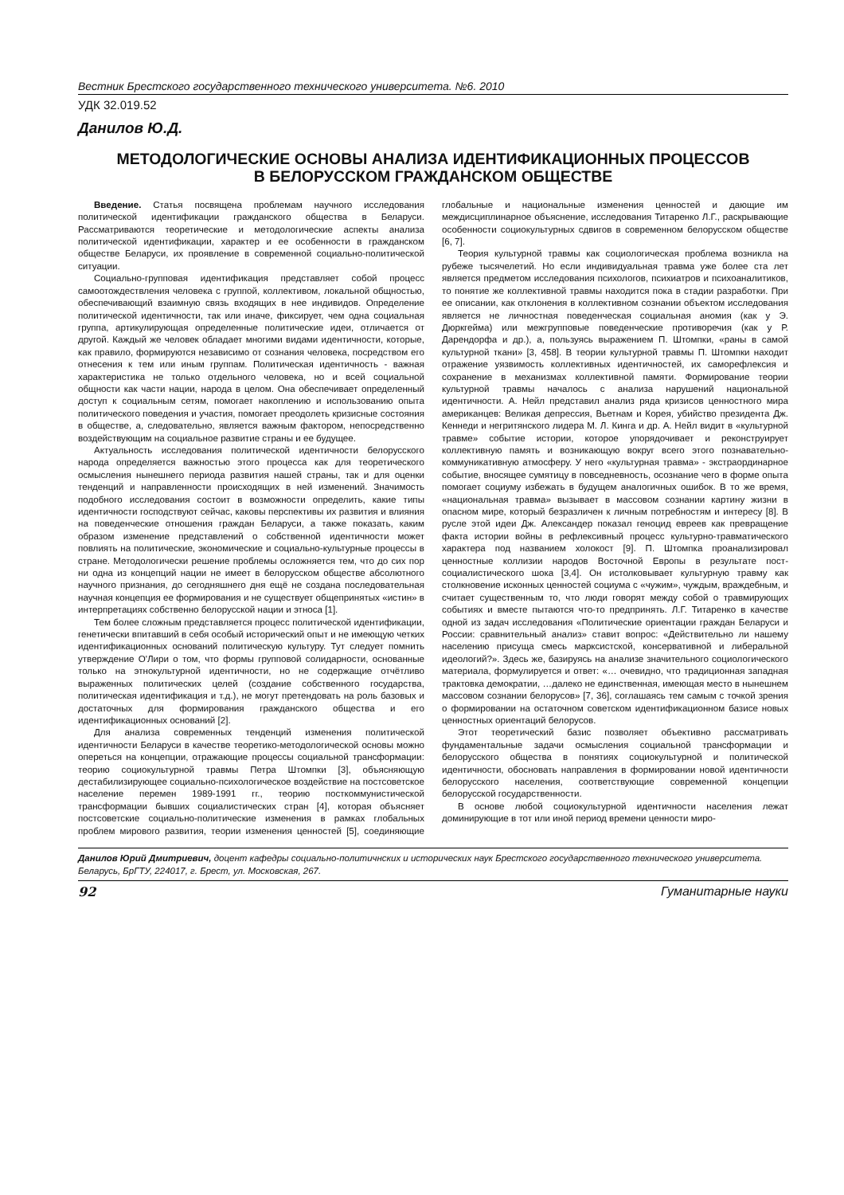Вестник Брестского государственного технического университета. №6. 2010
УДК 32.019.52
Данилов Ю.Д.
МЕТОДОЛОГИЧЕСКИЕ ОСНОВЫ АНАЛИЗА ИДЕНТИФИКАЦИОННЫХ ПРОЦЕССОВ
В БЕЛОРУССКОМ ГРАЖДАНСКОМ ОБЩЕСТВЕ
Введение. Статья посвящена проблемам научного исследования политической идентификации гражданского общества в Беларуси. Рассматриваются теоретические и методологические аспекты анализа политической идентификации, характер и ее особенности в гражданском обществе Беларуси, их проявление в современной социально-политической ситуации.
Социально-групповая идентификация представляет собой процесс самоотождествления человека с группой, коллективом, локальной общностью, обеспечивающий взаимную связь входящих в нее индивидов. Определение политической идентичности, так или иначе, фиксирует, чем одна социальная группа, артикулирующая определенные политические идеи, отличается от другой. Каждый же человек обладает многими видами идентичности, которые, как правило, формируются независимо от сознания человека, посредством его отнесения к тем или иным группам. Политическая идентичность - важная характеристика не только отдельного человека, но и всей социальной общности как части нации, народа в целом. Она обеспечивает определенный доступ к социальным сетям, помогает накоплению и использованию опыта политического поведения и участия, помогает преодолеть кризисные состояния в обществе, а, следовательно, является важным фактором, непосредственно воздействующим на социальное развитие страны и ее будущее.
Актуальность исследования политической идентичности белорусского народа определяется важностью этого процесса как для теоретического осмысления нынешнего периода развития нашей страны, так и для оценки тенденций и направленности происходящих в ней изменений. Значимость подобного исследования состоит в возможности определить, какие типы идентичности господствуют сейчас, каковы перспективы их развития и влияния на поведенческие отношения граждан Беларуси, а также показать, каким образом изменение представлений о собственной идентичности может повлиять на политические, экономические и социально-культурные процессы в стране. Методологически решение проблемы осложняется тем, что до сих пор ни одна из концепций нации не имеет в белорусском обществе абсолютного научного признания, до сегодняшнего дня ещё не создана последовательная научная концепция ее формирования и не существует общепринятых «истин» в интерпретациях собственно белорусской нации и этноса [1].
Тем более сложным представляется процесс политической идентификации, генетически впитавший в себя особый исторический опыт и не имеющую четких идентификационных оснований политическую культуру. Тут следует помнить утверждение О'Лири о том, что формы групповой солидарности, основанные только на этнокультурной идентичности, но не содержащие отчётливо выраженных политических целей (создание собственного государства, политическая идентификация и т.д.), не могут претендовать на роль базовых и достаточных для формирования гражданского общества и его идентификационных оснований [2].
Для анализа современных тенденций изменения политической идентичности Беларуси в качестве теоретико-методологической основы можно опереться на концепции, отражающие процессы социальной трансформации: теорию социокультурной травмы Петра Штомпки [3], объясняющую дестабилизирующее социально-психологическое воздействие на постсоветское население перемен 1989-1991 гг., теорию посткоммунистической трансформации бывших социалистических стран [4], которая объясняет постсоветские социально-политические изменения в рамках глобальных проблем мирового развития, теории изменения ценностей [5], соединяющие глобальные и национальные изменения ценностей и дающие им междисциплинарное объяснение, исследования Титаренко Л.Г., раскрывающие особенности социокультурных сдвигов в современном белорусском обществе [6, 7].
Теория культурной травмы как социологическая проблема возникла на рубеже тысячелетий. Но если индивидуальная травма уже более ста лет является предметом исследования психологов, психиатров и психоаналитиков, то понятие же коллективной травмы находится пока в стадии разработки. При ее описании, как отклонения в коллективном сознании объектом исследования является не личностная поведенческая социальная аномия (как у Э. Дюркгейма) или межгрупповые поведенческие противоречия (как у Р. Дарендорфа и др.), а, пользуясь выражением П. Штомпки, «раны в самой культурной ткани» [3, 458]. В теории культурной травмы П. Штомпки находит отражение уязвимость коллективных идентичностей, их саморефлексия и сохранение в механизмах коллективной памяти. Формирование теории культурной травмы началось с анализа нарушений национальной идентичности. А. Нейл представил анализ ряда кризисов ценностного мира американцев: Великая депрессия, Вьетнам и Корея, убийство президента Дж. Кеннеди и негритянского лидера М. Л. Кинга и др. А. Нейл видит в «культурной травме» событие истории, которое упорядочивает и реконструирует коллективную память и возникающую вокруг всего этого познавательно-коммуникативную атмосферу. У него «культурная травма» - экстраординарное событие, вносящее сумятицу в повседневность, осознание чего в форме опыта помогает социуму избежать в будущем аналогичных ошибок. В то же время, «национальная травма» вызывает в массовом сознании картину жизни в опасном мире, который безразличен к личным потребностям и интересу [8]. В русле этой идеи Дж. Александер показал геноцид евреев как превращение факта истории войны в рефлексивный процесс культурно-травматического характера под названием холокост [9]. П. Штомпка проанализировал ценностные коллизии народов Восточной Европы в результате пост-социалистического шока [3,4]. Он истолковывает культурную травму как столкновение исконных ценностей социума с «чужим», чуждым, враждебным, и считает существенным то, что люди говорят между собой о травмирующих событиях и вместе пытаются что-то предпринять. Л.Г. Титаренко в качестве одной из задач исследования «Политические ориентации граждан Беларуси и России: сравнительный анализ» ставит вопрос: «Действительно ли нашему населению присуща смесь марксистской, консервативной и либеральной идеологий?». Здесь же, базируясь на анализе значительного социологического материала, формулируется и ответ: «… очевидно, что традиционная западная трактовка демократии, …далеко не единственная, имеющая место в нынешнем массовом сознании белорусов» [7, 36], соглашаясь тем самым с точкой зрения о формировании на остаточном советском идентификационном базисе новых ценностных ориентаций белорусов.
Этот теоретический базис позволяет объективно рассматривать фундаментальные задачи осмысления социальной трансформации и белорусского общества в понятиях социокультурной и политической идентичности, обосновать направления в формировании новой идентичности белорусского населения, соответствующие современной концепции белорусской государственности.
В основе любой социокультурной идентичности населения лежат доминирующие в тот или иной период времени ценности миро-
Данилов Юрий Дмитриевич, доцент кафедры социально-политичнских и исторических наук Брестского государственного технического университета.
Беларусь, БрГТУ, 224017, г. Брест, ул. Московская, 267.
92 Гуманитарные науки